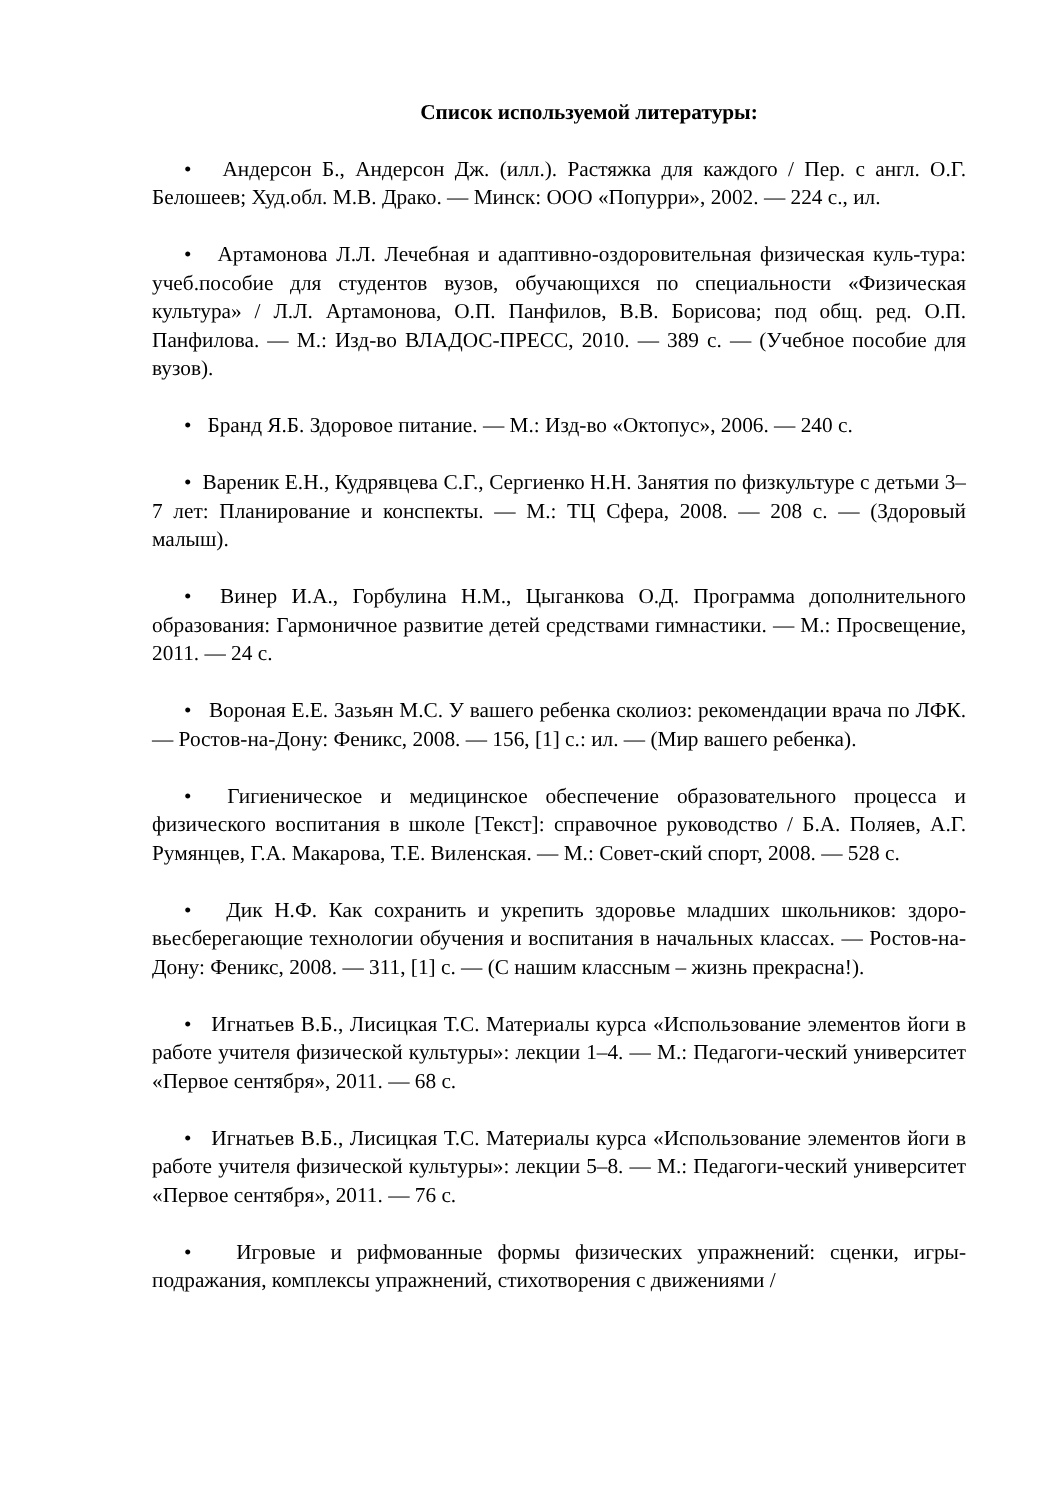Список используемой литературы:
• Андерсон Б., Андерсон Дж. (илл.). Растяжка для каждого / Пер. с англ. О.Г. Белошеев; Худ.обл. М.В. Драко. — Минск: ООО «Попурри», 2002. — 224 с., ил.
• Артамонова Л.Л. Лечебная и адаптивно-оздоровительная физическая куль-тура: учеб.пособие для студентов вузов, обучающихся по специальности «Физическая культура» / Л.Л. Артамонова, О.П. Панфилов, В.В. Борисова; под общ. ред. О.П. Панфилова. — М.: Изд-во ВЛАДОС-ПРЕСС, 2010. — 389 с. — (Учебное пособие для вузов).
• Бранд Я.Б. Здоровое питание. — М.: Изд-во «Октопус», 2006. — 240 с.
• Вареник Е.Н., Кудрявцева С.Г., Сергиенко Н.Н. Занятия по физкультуре с детьми 3–7 лет: Планирование и конспекты. — М.: ТЦ Сфера, 2008. — 208 с. — (Здоровый малыш).
• Винер И.А., Горбулина Н.М., Цыганкова О.Д. Программа дополнительного образования: Гармоничное развитие детей средствами гимнастики. — М.: Просвещение, 2011. — 24 с.
• Вороная Е.Е. Зазьян М.С. У вашего ребенка сколиоз: рекомендации врача по ЛФК. — Ростов-на-Дону: Феникс, 2008. — 156, [1] с.: ил. — (Мир вашего ребенка).
• Гигиеническое и медицинское обеспечение образовательного процесса и физического воспитания в школе [Текст]: справочное руководство / Б.А. Поляев, А.Г. Румянцев, Г.А. Макарова, Т.Е. Виленская. — М.: Совет-ский спорт, 2008. — 528 с.
• Дик Н.Ф. Как сохранить и укрепить здоровье младших школьников: здоро-вьесберегающие технологии обучения и воспитания в начальных классах. — Ростов-на-Дону: Феникс, 2008. — 311, [1] с. — (С нашим классным – жизнь прекрасна!).
• Игнатьев В.Б., Лисицкая Т.С. Материалы курса «Использование элементов йоги в работе учителя физической культуры»: лекции 1–4. — М.: Педагоги-ческий университет «Первое сентября», 2011. — 68 с.
• Игнатьев В.Б., Лисицкая Т.С. Материалы курса «Использование элементов йоги в работе учителя физической культуры»: лекции 5–8. — М.: Педагоги-ческий университет «Первое сентября», 2011. — 76 с.
• Игровые и рифмованные формы физических упражнений: сценки, игры-подражания, комплексы упражнений, стихотворения с движениями /